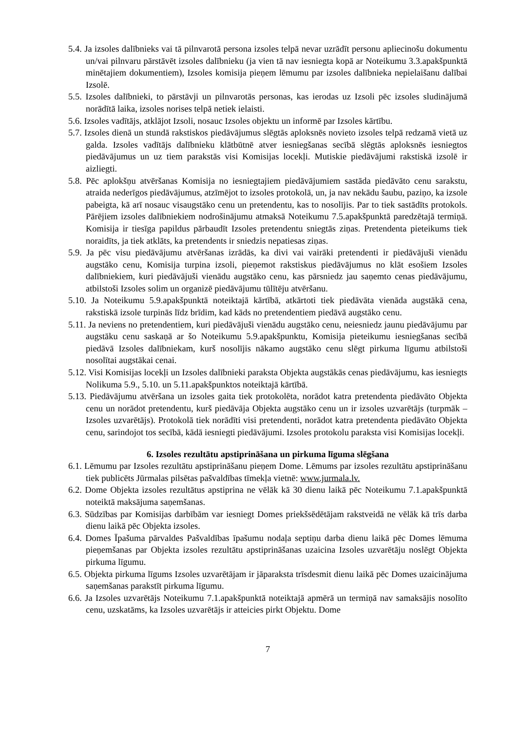5.4. Ja izsoles dalībnieks vai tā pilnvarotā persona izsoles telpā nevar uzrādīt personu apliecinošu dokumentu un/vai pilnvaru pārstāvēt izsoles dalībnieku (ja vien tā nav iesniegta kopā ar Noteikumu 3.3.apakšpunktā minētajiem dokumentiem), Izsoles komisija pieņem lēmumu par izsoles dalībnieka nepielaišanu dalībai Izsolē.
5.5. Izsoles dalībnieki, to pārstāvji un pilnvarotās personas, kas ierodas uz Izsoli pēc izsoles sludinājumā norādītā laika, izsoles norises telpā netiek ielaisti.
5.6. Izsoles vadītājs, atklājot Izsoli, nosauc Izsoles objektu un informē par Izsoles kārtību.
5.7. Izsoles dienā un stundā rakstiskos piedāvājumus slēgtās aploksnēs novieto izsoles telpā redzamā vietā uz galda. Izsoles vadītājs dalībnieku klātbūtnē atver iesniegšanas secībā slēgtās aploksnēs iesniegtos piedāvājumus un uz tiem parakstās visi Komisijas locekļi. Mutiskie piedāvājumi rakstiskā izsolē ir aizliegti.
5.8. Pēc aplokšņu atvēršanas Komisija no iesniegtajiem piedāvājumiem sastāda piedāvāto cenu sarakstu, atraida nederīgos piedāvājumus, atzīmējot to izsoles protokolā, un, ja nav nekādu šaubu, paziņo, ka izsole pabeigta, kā arī nosauc visaugstāko cenu un pretendentu, kas to nosolījis. Par to tiek sastādīts protokols. Pārējiem izsoles dalībniekiem nodrošinājumu atmaksā Noteikumu 7.5.apakšpunktā paredzētajā termiņā. Komisija ir tiesīga papildus pārbaudīt Izsoles pretendentu sniegtās ziņas. Pretendenta pieteikums tiek noraidīts, ja tiek atklāts, ka pretendents ir sniedzis nepatiesas ziņas.
5.9. Ja pēc visu piedāvājumu atvēršanas izrādās, ka divi vai vairāki pretendenti ir piedāvājuši vienādu augstāko cenu, Komisija turpina izsoli, pieņemot rakstiskus piedāvājumus no klāt esošiem Izsoles dalībniekiem, kuri piedāvājuši vienādu augstāko cenu, kas pārsniedz jau saņemto cenas piedāvājumu, atbilstoši Izsoles solim un organizē piedāvājumu tūlītēju atvēršanu.
5.10. Ja Noteikumu 5.9.apakšpunktā noteiktajā kārtībā, atkārtoti tiek piedāvāta vienāda augstākā cena, rakstiskā izsole turpinās līdz brīdim, kad kāds no pretendentiem piedāvā augstāko cenu.
5.11. Ja neviens no pretendentiem, kuri piedāvājuši vienādu augstāko cenu, neiesniedz jaunu piedāvājumu par augstāku cenu saskaņā ar šo Noteikumu 5.9.apakšpunktu, Komisija pieteikumu iesniegšanas secībā piedāvā Izsoles dalībniekam, kurš nosolījis nākamo augstāko cenu slēgt pirkuma līgumu atbilstoši nosolītai augstākai cenai.
5.12. Visi Komisijas locekļi un Izsoles dalībnieki paraksta Objekta augstākās cenas piedāvājumu, kas iesniegts Nolikuma 5.9., 5.10. un 5.11.apakšpunktos noteiktajā kārtībā.
5.13. Piedāvājumu atvēršana un izsoles gaita tiek protokolēta, norādot katra pretendenta piedāvāto Objekta cenu un norādot pretendentu, kurš piedāvāja Objekta augstāko cenu un ir izsoles uzvarētājs (turpmāk – Izsoles uzvarētājs). Protokolā tiek norādīti visi pretendenti, norādot katra pretendenta piedāvāto Objekta cenu, sarindojot tos secībā, kādā iesniegti piedāvājumi. Izsoles protokolu paraksta visi Komisijas locekļi.
6. Izsoles rezultātu apstiprināšana un pirkuma līguma slēgšana
6.1. Lēmumu par Izsoles rezultātu apstiprināšanu pieņem Dome. Lēmums par izsoles rezultātu apstiprināšanu tiek publicēts Jūrmalas pilsētas pašvaldības tīmekļa vietnē: www.jurmala.lv.
6.2. Dome Objekta izsoles rezultātus apstiprina ne vēlāk kā 30 dienu laikā pēc Noteikumu 7.1.apakšpunktā noteiktā maksājuma saņemšanas.
6.3. Sūdzības par Komisijas darbībām var iesniegt Domes priekšsēdētājam rakstveidā ne vēlāk kā trīs darba dienu laikā pēc Objekta izsoles.
6.4. Domes Īpašuma pārvaldes Pašvaldības īpašumu nodaļa septiņu darba dienu laikā pēc Domes lēmuma pieņemšanas par Objekta izsoles rezultātu apstiprināšanas uzaicina Izsoles uzvarētāju noslēgt Objekta pirkuma līgumu.
6.5. Objekta pirkuma līgums Izsoles uzvarētājam ir jāparaksta trīsdesmit dienu laikā pēc Domes uzaicinājuma saņemšanas parakstīt pirkuma līgumu.
6.6. Ja Izsoles uzvarētājs Noteikumu 7.1.apakšpunktā noteiktajā apmērā un termiņā nav samaksājis nosolīto cenu, uzskatāms, ka Izsoles uzvarētājs ir atteicies pirkt Objektu. Dome
7